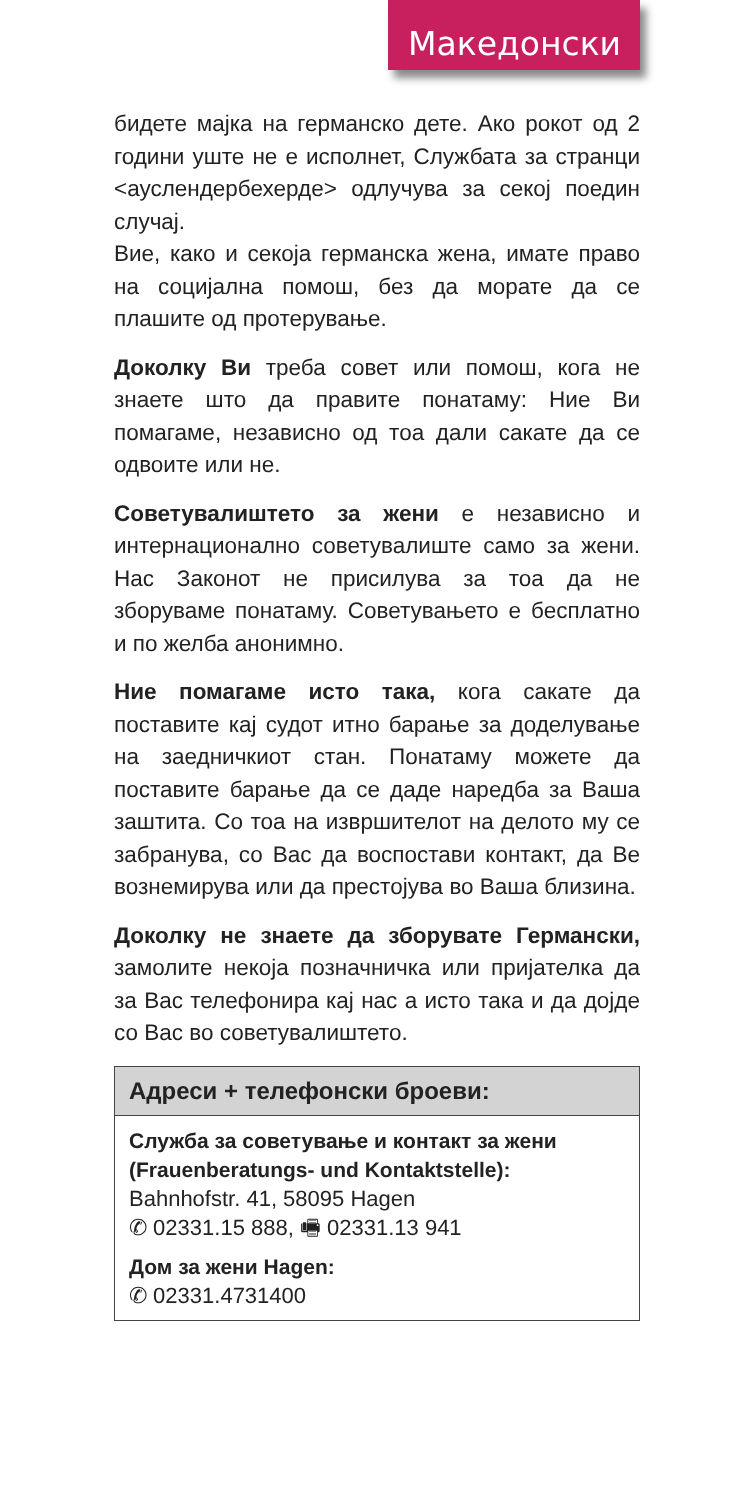Македонски
бидете мајка на германско дете. Ако рокот од 2 години уште не е исполнет, Службата за странци <ауслендербехерде> одлучува за секој поедин случај.
Вие, како и секоја германска жена, имате право на социјална помош, без да морате да се плашите од протерување.
Доколку Ви треба совет или помош, кога не знаете што да правите понатаму: Ние Ви помагаме, независно од тоа дали сакате да се одвоите или не.
Советувалиштето за жени е независно и интернационално советувалиште само за жени. Нас Законот не присилува за тоа да не зборуваме понатаму. Советувањето е бесплатно и по желба анонимно.
Ние помагаме исто така, кога сакате да поставите кај судот итно барање за доделување на заедничкиот стан. Понатаму можете да поставите барање да се даде наредба за Ваша заштита. Со тоа на извршителот на делото му се забранува, со Вас да воспостави контакт, да Ве вознемирува или да престојува во Ваша близина.
Доколку не знаете да зборувате Германски, замолите некоја позначничка или пријателка да за Вас телефонира кај нас а исто така и да дојде со Вас во советувалиштето.
Адреси + телефонски броеви:
Служба за советување и контакт за жени (Frauenberatungs- und Kontaktstelle):
Bahnhofstr. 41, 58095 Hagen
✆ 02331.15 888, 🖷 02331.13 941
Дом за жени Hagen:
✆ 02331.4731400